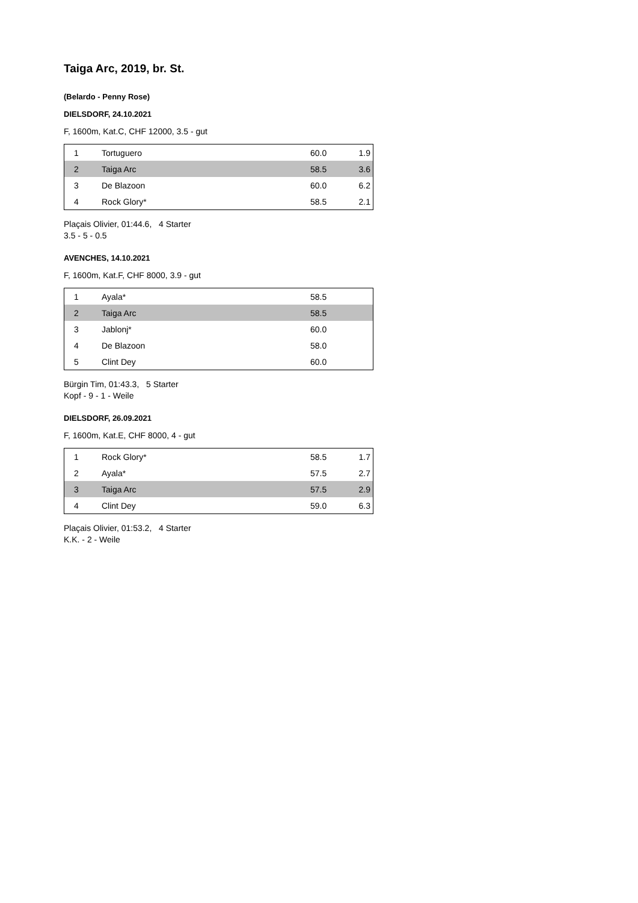Taiga Arc, 2019, br. St.
(Belardo - Penny Rose)
DIELSDORF, 24.10.2021
F, 1600m, Kat.C, CHF 12000, 3.5 - gut
| 1 | | Tortuguero | 60.0 | 1.9 |
| 2 | | Taiga Arc | 58.5 | 3.6 |
| 3 | | De Blazoon | 60.0 | 6.2 |
| 4 | | Rock Glory* | 58.5 | 2.1 |
Plaçais Olivier, 01:44.6, 4 Starter
3.5 - 5 - 0.5
AVENCHES, 14.10.2021
F, 1600m, Kat.F, CHF 8000, 3.9 - gut
| 1 | | Ayala* | 58.5 | |
| 2 | | Taiga Arc | 58.5 | |
| 3 | | Jablonj* | 60.0 | |
| 4 | | De Blazoon | 58.0 | |
| 5 | | Clint Dey | 60.0 | |
Bürgin Tim, 01:43.3, 5 Starter
Kopf - 9 - 1 - Weile
DIELSDORF, 26.09.2021
F, 1600m, Kat.E, CHF 8000, 4 - gut
| 1 | | Rock Glory* | 58.5 | 1.7 |
| 2 | | Ayala* | 57.5 | 2.7 |
| 3 | | Taiga Arc | 57.5 | 2.9 |
| 4 | | Clint Dey | 59.0 | 6.3 |
Plaçais Olivier, 01:53.2, 4 Starter
K.K. - 2 - Weile